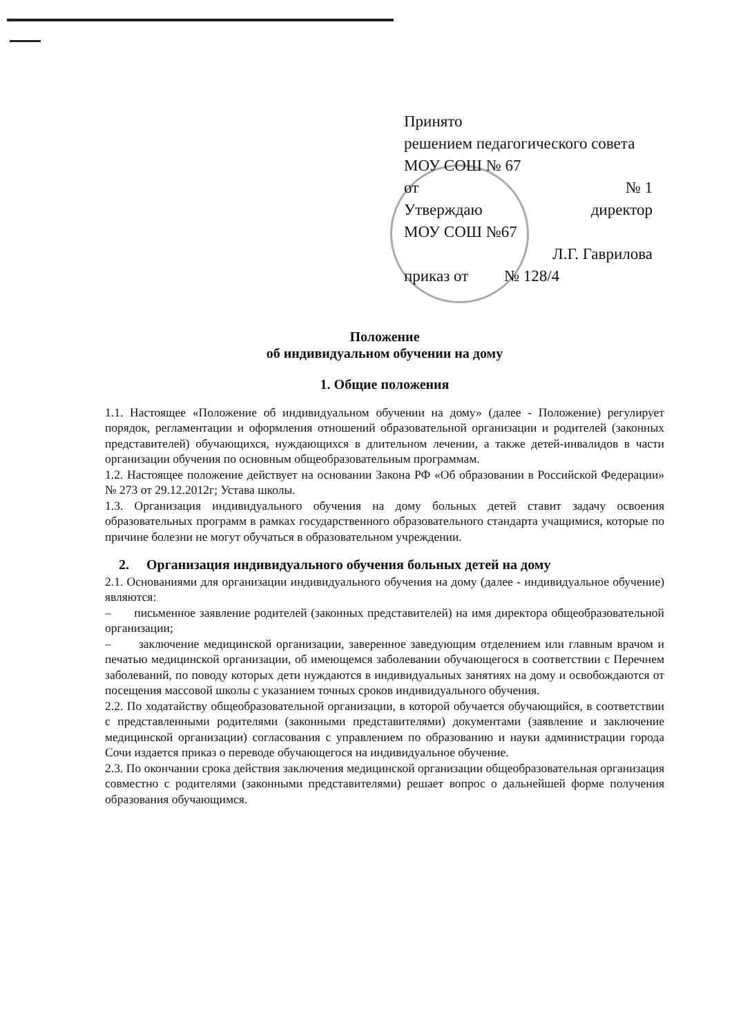Принято
решением педагогического совета
МОУ СОШ № 67
от № 1
Утверждаю директор
МОУ СОШ №67
Л.Г. Гаврилова
приказ от № 128/4
Положение
об индивидуальном обучении на дому
1. Общие положения
1.1. Настоящее «Положение об индивидуальном обучении на дому» (далее - Положение) регулирует порядок, регламентации и оформления отношений образовательной организации и родителей (законных представителей) обучающихся, нуждающихся в длительном лечении, а также детей-инвалидов в части организации обучения по основным общеобразовательным программам.
1.2. Настоящее положение действует на основании Закона РФ «Об образовании в Российской Федерации» № 273 от 29.12.2012г; Устава школы.
1.3. Организация индивидуального обучения на дому больных детей ставит задачу освоения образовательных программ в рамках государственного образовательного стандарта учащимися, которые по причине болезни не могут обучаться в образовательном учреждении.
2. Организация индивидуального обучения больных детей на дому
2.1. Основаниями для организации индивидуального обучения на дому (далее - индивидуальное обучение) являются:
– письменное заявление родителей (законных представителей) на имя директора общеобразовательной организации;
– заключение медицинской организации, заверенное заведующим отделением или главным врачом и печатью медицинской организации, об имеющемся заболевании обучающегося в соответствии с Перечнем заболеваний, по поводу которых дети нуждаются в индивидуальных занятиях на дому и освобождаются от посещения массовой школы с указанием точных сроков индивидуального обучения.
2.2. По ходатайству общеобразовательной организации, в которой обучается обучающийся, в соответствии с представленными родителями (законными представителями) документами (заявление и заключение медицинской организации) согласования с управлением по образованию и науки администрации города Сочи издается приказ о переводе обучающегося на индивидуальное обучение.
2.3. По окончании срока действия заключения медицинской организации общеобразовательная организация совместно с родителями (законными представителями) решает вопрос о дальнейшей форме получения образования обучающимся.